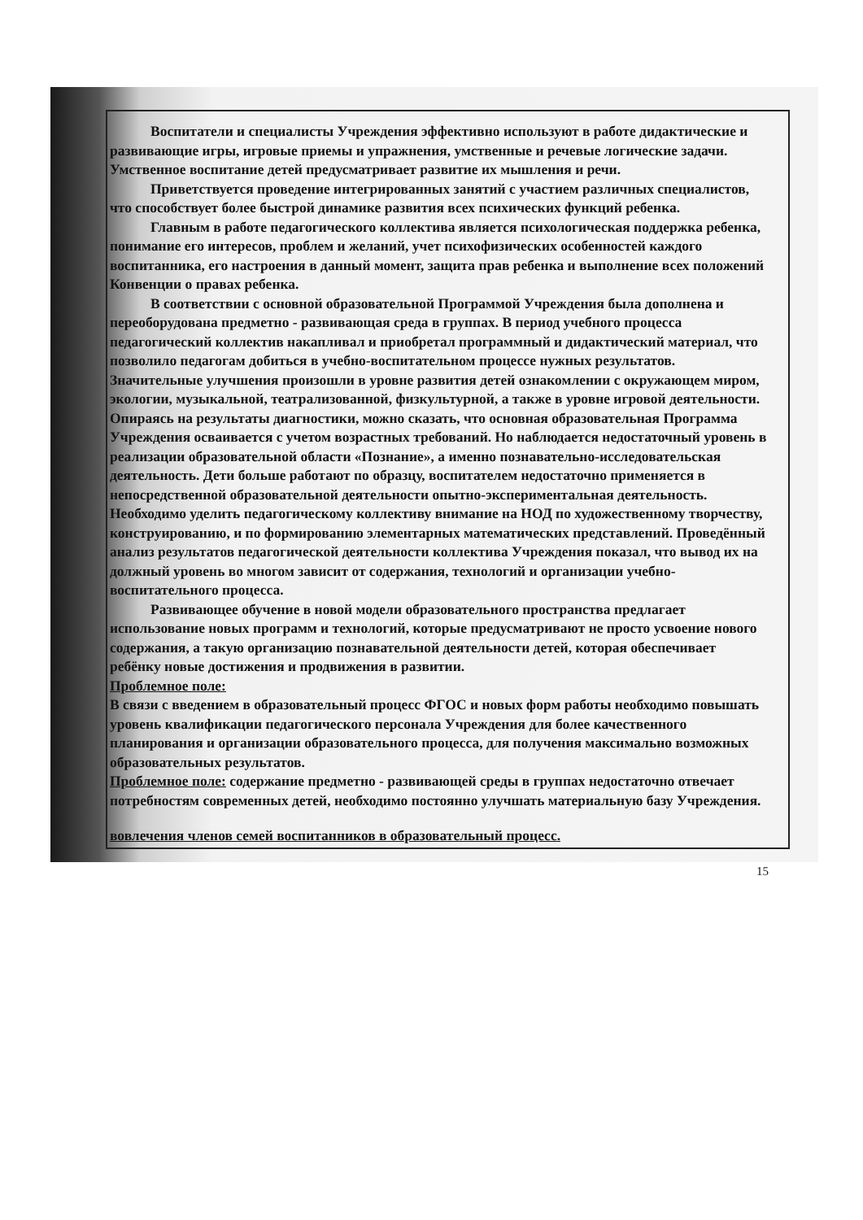Воспитатели и специалисты Учреждения эффективно используют в работе дидактические и развивающие игры, игровые приемы и упражнения, умственные и речевые логические задачи. Умственное воспитание детей предусматривает развитие их мышления и речи.
Приветствуется проведение интегрированных занятий с участием различных специалистов, что способствует более быстрой динамике развития всех психических функций ребенка.
Главным в работе педагогического коллектива является психологическая поддержка ребенка, понимание его интересов, проблем и желаний, учет психофизических особенностей каждого воспитанника, его настроения в данный момент, защита прав ребенка и выполнение всех положений Конвенции о правах ребенка.
В соответствии с основной образовательной Программой Учреждения была дополнена и переоборудована предметно - развивающая среда в группах. В период учебного процесса педагогический коллектив накапливал и приобретал программный и дидактический материал, что позволило педагогам добиться в учебно-воспитательном процессе нужных результатов. Значительные улучшения произошли в уровне развития детей ознакомлении с окружающем миром, экологии, музыкальной, театрализованной, физкультурной, а также в уровне игровой деятельности. Опираясь на результаты диагностики, можно сказать, что основная образовательная Программа Учреждения осваивается с учетом возрастных требований. Но наблюдается недостаточный уровень в реализации образовательной области «Познание», а именно познавательно-исследовательская деятельность. Дети больше работают по образцу, воспитателем недостаточно применяется в непосредственной образовательной деятельности опытно-экспериментальная деятельность. Необходимо уделить педагогическому коллективу внимание на НОД по художественному творчеству, конструированию, и по формированию элементарных математических представлений. Проведённый анализ результатов педагогической деятельности коллектива Учреждения показал, что вывод их на должный уровень во многом зависит от содержания, технологий и организации учебно-воспитательного процесса.
Развивающее обучение в новой модели образовательного пространства предлагает использование новых программ и технологий, которые предусматривают не просто усвоение нового содержания, а такую организацию познавательной деятельности детей, которая обеспечивает ребёнку новые достижения и продвижения в развитии.
Проблемное поле:
В связи с введением в образовательный процесс ФГОС и новых форм работы необходимо повышать уровень квалификации педагогического персонала Учреждения для более качественного планирования и организации образовательного процесса, для получения максимально возможных образовательных результатов.
Проблемное поле: содержание предметно - развивающей среды в группах недостаточно отвечает потребностям современных детей, необходимо постоянно улучшать материальную базу Учреждения.
вовлечения членов семей воспитанников в образовательный процесс.
15